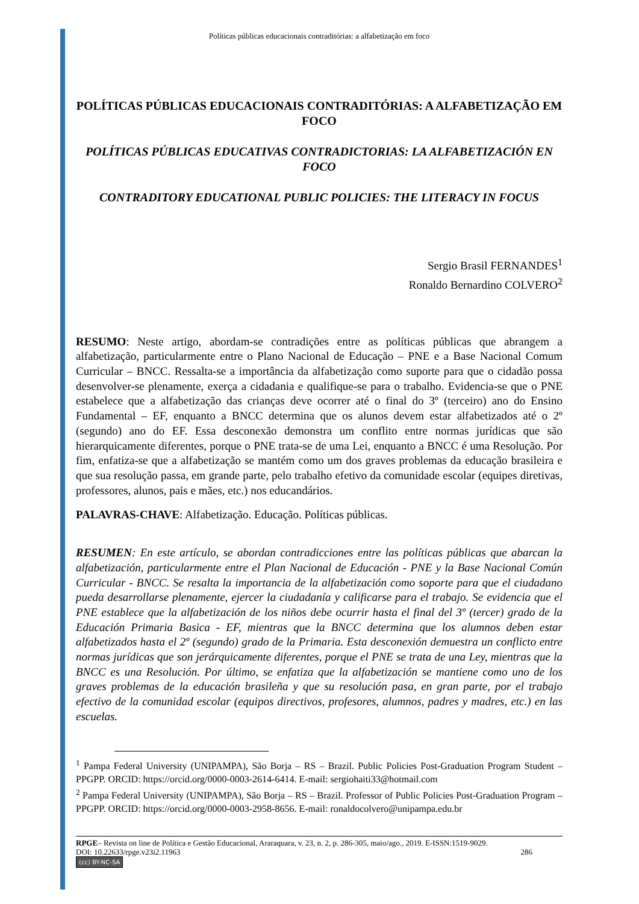Políticas públicas educacionais contraditórias: a alfabetização em foco
POLÍTICAS PÚBLICAS EDUCACIONAIS CONTRADITÓRIAS: A ALFABETIZAÇÃO EM FOCO
POLÍTICAS PÚBLICAS EDUCATIVAS CONTRADICTORIAS: LA ALFABETIZACIÓN EN FOCO
CONTRADITORY EDUCATIONAL PUBLIC POLICIES: THE LITERACY IN FOCUS
Sergio Brasil FERNANDES<sup>1</sup>
Ronaldo Bernardino COLVERO<sup>2</sup>
RESUMO: Neste artigo, abordam-se contradições entre as políticas públicas que abrangem a alfabetização, particularmente entre o Plano Nacional de Educação – PNE e a Base Nacional Comum Curricular – BNCC. Ressalta-se a importância da alfabetização como suporte para que o cidadão possa desenvolver-se plenamente, exerça a cidadania e qualifique-se para o trabalho. Evidencia-se que o PNE estabelece que a alfabetização das crianças deve ocorrer até o final do 3º (terceiro) ano do Ensino Fundamental – EF, enquanto a BNCC determina que os alunos devem estar alfabetizados até o 2º (segundo) ano do EF. Essa desconexão demonstra um conflito entre normas jurídicas que são hierarquicamente diferentes, porque o PNE trata-se de uma Lei, enquanto a BNCC é uma Resolução. Por fim, enfatiza-se que a alfabetização se mantém como um dos graves problemas da educação brasileira e que sua resolução passa, em grande parte, pelo trabalho efetivo da comunidade escolar (equipes diretivas, professores, alunos, pais e mães, etc.) nos educandários.
PALAVRAS-CHAVE: Alfabetização. Educação. Políticas públicas.
RESUMEN: En este artículo, se abordan contradicciones entre las políticas públicas que abarcan la alfabetización, particularmente entre el Plan Nacional de Educación - PNE y la Base Nacional Común Curricular - BNCC. Se resalta la importancia de la alfabetización como soporte para que el ciudadano pueda desarrollarse plenamente, ejercer la ciudadanía y calificarse para el trabajo. Se evidencia que el PNE establece que la alfabetización de los niños debe ocurrir hasta el final del 3º (tercer) grado de la Educación Primaria Basica - EF, mientras que la BNCC determina que los alumnos deben estar alfabetizados hasta el 2º (segundo) grado de la Primaria. Esta desconexión demuestra un conflicto entre normas jurídicas que son jerárquicamente diferentes, porque el PNE se trata de una Ley, mientras que la BNCC es una Resolución. Por último, se enfatiza que la alfabetización se mantiene como uno de los graves problemas de la educación brasileña y que su resolución pasa, en gran parte, por el trabajo efectivo de la comunidad escolar (equipos directivos, profesores, alumnos, padres y madres, etc.) en las escuelas.
<sup>1</sup> Pampa Federal University (UNIPAMPA), São Borja – RS – Brazil. Public Policies Post-Graduation Program Student – PPGPP. ORCID: https://orcid.org/0000-0003-2614-6414. E-mail: sergiohaiti33@hotmail.com
<sup>2</sup> Pampa Federal University (UNIPAMPA), São Borja – RS – Brazil. Professor of Public Policies Post-Graduation Program – PPGPP. ORCID: https://orcid.org/0000-0003-2958-8656. E-mail: ronaldocolvero@unipampa.edu.br
RPGE– Revista on line de Política e Gestão Educacional, Araraquara, v. 23, n. 2, p. 286-305, maio/ago., 2019. E-ISSN:1519-9029.
DOI: 10.22633/rpge.v23i2.11963 286
(cc) BY-NC-SA